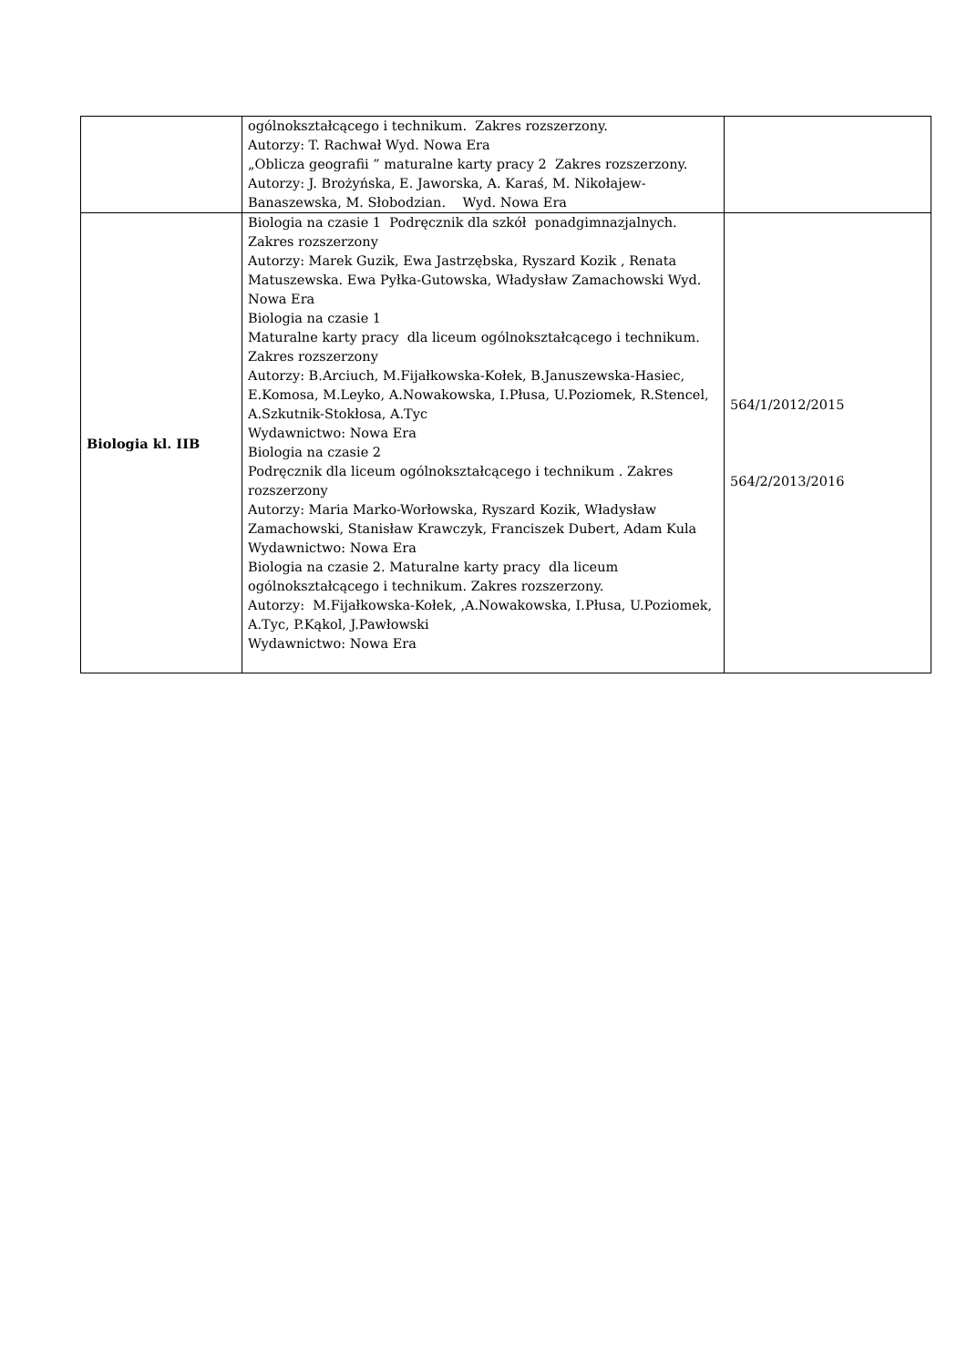| | ogólnokształcącego i technikum. Zakres rozszerzony. Autorzy: T. Rachwał Wyd. Nowa Era „Oblicza geografii ” maturalne karty pracy 2 Zakres rozszerzony. Autorzy: J. Brożyńska, E. Jaworska, A. Karaś, M. Nikołajew-Banaszewska, M. Słobodzian. Wyd. Nowa Era | |
| Biologia kl. IIB | Biologia na czasie 1 Podręcznik dla szkół ponadgimnazjalnych. Zakres rozszerzony Autorzy: Marek Guzik, Ewa Jastrzębska, Ryszard Kozik , Renata Matuszewska. Ewa Pyłka-Gutowska, Władysław Zamachowski Wyd. Nowa Era Biologia na czasie 1 Maturalne karty pracy dla liceum ogólnokształcącego i technikum. Zakres rozszerzony Autorzy: B.Arciuch, M.Fijałkowska-Kołek, B.Januszewska-Hasiec, E.Komosa, M.Leyko, A.Nowakowska, I.Płusa, U.Poziomek, R.Stencel, A.Szkutnik-Stokłosa, A.Tyc Wydawnictwo: Nowa Era Biologia na czasie 2 Podręcznik dla liceum ogólnokształcącego i technikum . Zakres rozszerzony Autorzy: Maria Marko-Worłowska, Ryszard Kozik, Władysław Zamachowski, Stanisław Krawczyk, Franciszek Dubert, Adam Kula Wydawnictwo: Nowa Era Biologia na czasie 2. Maturalne karty pracy dla liceum ogólnokształcącego i technikum. Zakres rozszerzony. Autorzy: M.Fijałkowska-Kołek, ,A.Nowakowska, I.Płusa, U.Poziomek, A.Tyc, P.Kąkol, J.Pawłowski Wydawnictwo: Nowa Era | 564/1/2012/2015 564/2/2013/2016 |